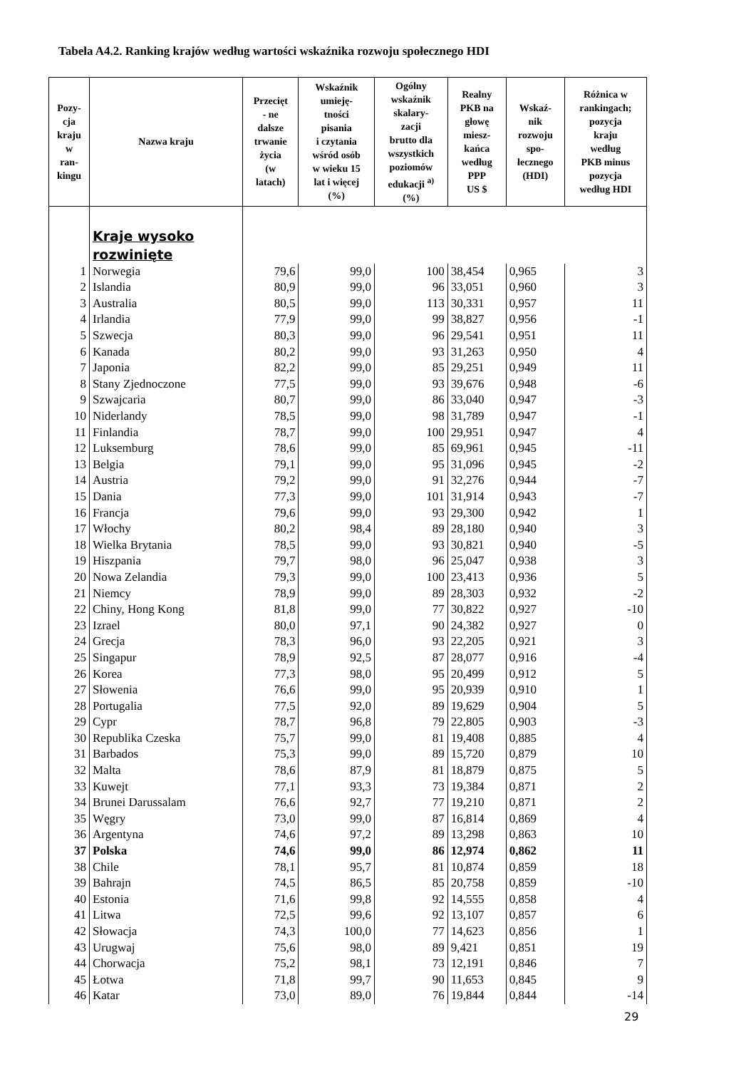Tabela A4.2. Ranking krajów według wartości wskaźnika rozwoju społecznego HDI
| Pozy- cja kraju w ran- kingu | Nazwa kraju | Przecięt - ne dalsze trwanie życia (w latach) | Wskaźnik umieję- tności pisania i czytania wśród osób w wieku 15 lat i więcej (%) | Ogólny wskaźnik skalary- zacji brutto dla wszystkich poziomów edukacji <sup>a)</sup> (%) | Realny PKB na głowę miesz- kańca według PPP US $ | Wskaź- nik rozwoju spo- łecznego (HDI) | Różnica w rankingach; pozycja kraju według PKB minus pozycja według HDI |
| --- | --- | --- | --- | --- | --- | --- | --- |
| | Kraje wysoko rozwinięte | | | | | | |
| 1 | Norwegia | 79,6 | 99,0 | 100 | 38,454 | 0,965 | 3 |
| 2 | Islandia | 80,9 | 99,0 | 96 | 33,051 | 0,960 | 3 |
| 3 | Australia | 80,5 | 99,0 | 113 | 30,331 | 0,957 | 11 |
| 4 | Irlandia | 77,9 | 99,0 | 99 | 38,827 | 0,956 | -1 |
| 5 | Szwecja | 80,3 | 99,0 | 96 | 29,541 | 0,951 | 11 |
| 6 | Kanada | 80,2 | 99,0 | 93 | 31,263 | 0,950 | 4 |
| 7 | Japonia | 82,2 | 99,0 | 85 | 29,251 | 0,949 | 11 |
| 8 | Stany Zjednoczone | 77,5 | 99,0 | 93 | 39,676 | 0,948 | -6 |
| 9 | Szwajcaria | 80,7 | 99,0 | 86 | 33,040 | 0,947 | -3 |
| 10 | Niderlandy | 78,5 | 99,0 | 98 | 31,789 | 0,947 | -1 |
| 11 | Finlandia | 78,7 | 99,0 | 100 | 29,951 | 0,947 | 4 |
| 12 | Luksemburg | 78,6 | 99,0 | 85 | 69,961 | 0,945 | -11 |
| 13 | Belgia | 79,1 | 99,0 | 95 | 31,096 | 0,945 | -2 |
| 14 | Austria | 79,2 | 99,0 | 91 | 32,276 | 0,944 | -7 |
| 15 | Dania | 77,3 | 99,0 | 101 | 31,914 | 0,943 | -7 |
| 16 | Francja | 79,6 | 99,0 | 93 | 29,300 | 0,942 | 1 |
| 17 | Włochy | 80,2 | 98,4 | 89 | 28,180 | 0,940 | 3 |
| 18 | Wielka Brytania | 78,5 | 99,0 | 93 | 30,821 | 0,940 | -5 |
| 19 | Hiszpania | 79,7 | 98,0 | 96 | 25,047 | 0,938 | 3 |
| 20 | Nowa Zelandia | 79,3 | 99,0 | 100 | 23,413 | 0,936 | 5 |
| 21 | Niemcy | 78,9 | 99,0 | 89 | 28,303 | 0,932 | -2 |
| 22 | Chiny, Hong Kong | 81,8 | 99,0 | 77 | 30,822 | 0,927 | -10 |
| 23 | Izrael | 80,0 | 97,1 | 90 | 24,382 | 0,927 | 0 |
| 24 | Grecja | 78,3 | 96,0 | 93 | 22,205 | 0,921 | 3 |
| 25 | Singapur | 78,9 | 92,5 | 87 | 28,077 | 0,916 | -4 |
| 26 | Korea | 77,3 | 98,0 | 95 | 20,499 | 0,912 | 5 |
| 27 | Słowenia | 76,6 | 99,0 | 95 | 20,939 | 0,910 | 1 |
| 28 | Portugalia | 77,5 | 92,0 | 89 | 19,629 | 0,904 | 5 |
| 29 | Cypr | 78,7 | 96,8 | 79 | 22,805 | 0,903 | -3 |
| 30 | Republika Czeska | 75,7 | 99,0 | 81 | 19,408 | 0,885 | 4 |
| 31 | Barbados | 75,3 | 99,0 | 89 | 15,720 | 0,879 | 10 |
| 32 | Malta | 78,6 | 87,9 | 81 | 18,879 | 0,875 | 5 |
| 33 | Kuwejt | 77,1 | 93,3 | 73 | 19,384 | 0,871 | 2 |
| 34 | Brunei Darussalam | 76,6 | 92,7 | 77 | 19,210 | 0,871 | 2 |
| 35 | Węgry | 73,0 | 99,0 | 87 | 16,814 | 0,869 | 4 |
| 36 | Argentyna | 74,6 | 97,2 | 89 | 13,298 | 0,863 | 10 |
| 37 | Polska | 74,6 | 99,0 | 86 | 12,974 | 0,862 | 11 |
| 38 | Chile | 78,1 | 95,7 | 81 | 10,874 | 0,859 | 18 |
| 39 | Bahrajn | 74,5 | 86,5 | 85 | 20,758 | 0,859 | -10 |
| 40 | Estonia | 71,6 | 99,8 | 92 | 14,555 | 0,858 | 4 |
| 41 | Litwa | 72,5 | 99,6 | 92 | 13,107 | 0,857 | 6 |
| 42 | Słowacja | 74,3 | 100,0 | 77 | 14,623 | 0,856 | 1 |
| 43 | Urugwaj | 75,6 | 98,0 | 89 | 9,421 | 0,851 | 19 |
| 44 | Chorwacja | 75,2 | 98,1 | 73 | 12,191 | 0,846 | 7 |
| 45 | Łotwa | 71,8 | 99,7 | 90 | 11,653 | 0,845 | 9 |
| 46 | Katar | 73,0 | 89,0 | 76 | 19,844 | 0,844 | -14 |
29